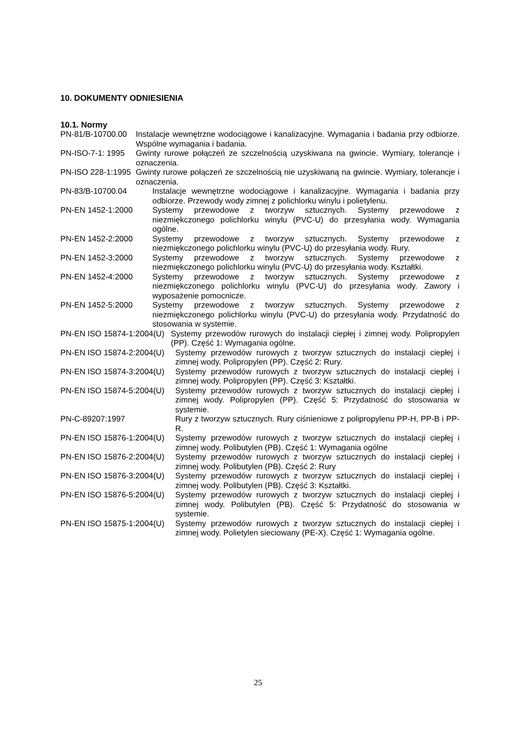10. DOKUMENTY ODNIESIENIA
10.1. Normy
PN-81/B-10700.00 Instalacje wewnętrzne wodociągowe i kanalizacyjne. Wymagania i badania przy odbiorze. Wspólne wymagania i badania.
PN-ISO-7-1: 1995 Gwinty rurowe połączeń ze szczelnością uzyskiwana na gwincie. Wymiary, tolerancje i oznaczenia.
PN-ISO 228-1:1995 Gwinty rurowe połączeń ze szczelnością nie uzyskiwaną na gwincie. Wymiary, tolerancje i oznaczenia.
PN-83/B-10700.04 Instalacje wewnętrzne wodociągowe i kanalizacyjne. Wymagania i badania przy odbiorze. Przewody wody zimnej z polichlorku winylu i polietylenu.
PN-EN 1452-1:2000 Systemy przewodowe z tworzyw sztucznych. Systemy przewodowe z niezmiękczonego polichlorku winylu (PVC-U) do przesyłania wody. Wymagania ogólne.
PN-EN 1452-2:2000 Systemy przewodowe z tworzyw sztucznych. Systemy przewodowe z niezmiękczonego polichlorku winylu (PVC-U) do przesyłania wody. Rury.
PN-EN 1452-3:2000 Systemy przewodowe z tworzyw sztucznych. Systemy przewodowe z niezmiękczonego polichlorku winylu (PVC-U) do przesyłania wody. Kształtki.
PN-EN 1452-4:2000 Systemy przewodowe z tworzyw sztucznych. Systemy przewodowe z niezmiękczonego polichlorku winylu (PVC-U) do przesyłania wody. Zawory i wyposażenie pomocnicze.
PN-EN 1452-5:2000 Systemy przewodowe z tworzyw sztucznych. Systemy przewodowe z niezmiękczonego polichlorku winylu (PVC-U) do przesyłania wody. Przydatność do stosowania w systemie.
PN-EN ISO 15874-1:2004(U) Systemy przewodów rurowych do instalacji ciepłej i zimnej wody. Polipropylen (PP). Część 1: Wymagania ogólne.
PN-EN ISO 15874-2:2004(U) Systemy przewodów rurowych z tworzyw sztucznych do instalacji ciepłej i zimnej wody. Polipropylen (PP). Część 2: Rury.
PN-EN ISO 15874-3:2004(U) Systemy przewodów rurowych z tworzyw sztucznych do instalacji ciepłej i zimnej wody. Polipropylen (PP). Część 3: Kształtki.
PN-EN ISO 15874-5:2004(U) Systemy przewodów rurowych z tworzyw sztucznych do instalacji ciepłej i zimnej wody. Polipropylen (PP). Część 5: Przydatność do stosowania w systemie.
PN-C-89207:1997 Rury z tworzyw sztucznych. Rury ciśnieniowe z polipropylenu PP-H, PP-B i PP-R.
PN-EN ISO 15876-1:2004(U) Systemy przewodów rurowych z tworzyw sztucznych do instalacji ciepłej i zimnej wody. Polibutylen (PB). Część 1: Wymagania ogólne
PN-EN ISO 15876-2:2004(U) Systemy przewodów rurowych z tworzyw sztucznych do instalacji ciepłej i zimnej wody. Polibutylen (PB). Część 2: Rury
PN-EN ISO 15876-3:2004(U) Systemy przewodów rurowych z tworzyw sztucznych do instalacji ciepłej i zimnej wody. Polibutylen (PB). Część 3: Kształtki.
PN-EN ISO 15876-5:2004(U) Systemy przewodów rurowych z tworzyw sztucznych do instalacji ciepłej i zimnej wody. Polibutylen (PB). Część 5: Przydatność do stosowania w systemie.
PN-EN ISO 15875-1:2004(U) Systemy przewodów rurowych z tworzyw sztucznych do instalacji ciepłej i zimnej wody. Polietylen sieciowany (PE-X). Część 1: Wymagania ogólne.
25